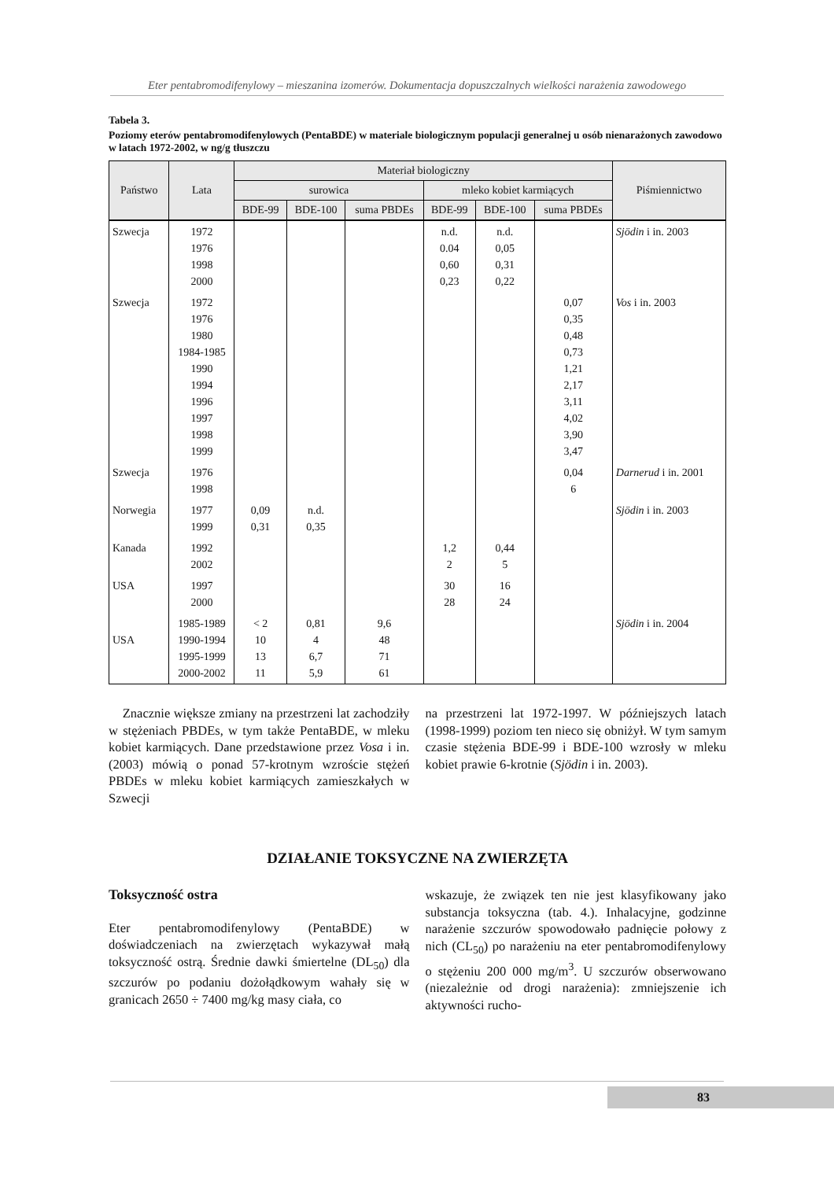Eter pentabromodifenylowy – mieszanina izomerów. Dokumentacja dopuszczalnych wielkości narażenia zawodowego
Tabela 3.
Poziomy eterów pentabromodifenylowych (PentaBDE) w materiale biologicznym populacji generalnej u osób nienarażonych zawodowo w latach 1972-2002, w ng/g tłuszczu
| Państwo | Lata | Materiał biologiczny | | | | | | Piśmiennictwo |
| --- | --- | --- | --- | --- | --- | --- | --- | --- |
| | | surowica | | | mleko kobiet karmiących | | | |
| | | BDE-99 | BDE-100 | suma PBDEs | BDE-99 | BDE-100 | suma PBDEs | |
| Szwecja | 1972 1976 1998 2000 | | | | n.d. 0.04 0,60 0,23 | n.d. 0,05 0,31 0,22 | | Sjödin i in. 2003 |
| Szwecja | 1972 1976 1980 1984-1985 1990 1994 1996 1997 1998 1999 | | | | | | 0,07 0,35 0,48 0,73 1,21 2,17 3,11 4,02 3,90 3,47 | Vos i in. 2003 |
| Szwecja | 1976 1998 | | | | | | 0,04 6 | Darnerud i in. 2001 |
| Norwegia | 1977 1999 | 0,09 0,31 | n.d. 0,35 | | | | | Sjödin i in. 2003 |
| Kanada | 1992 2002 | | | | 1,2 2 | 0,44 5 | | |
| USA | 1997 2000 | | | | 30 28 | 16 24 | | |
| USA | 1985-1989 1990-1994 1995-1999 2000-2002 | < 2 10 13 11 | 0,81 4 6,7 5,9 | 9,6 48 71 61 | | | | Sjödin i in. 2004 |
Znacznie większe zmiany na przestrzeni lat zachodziły w stężeniach PBDEs, w tym także PentaBDE, w mleku kobiet karmiących. Dane przedstawione przez Vosa i in. (2003) mówią o ponad 57-krotnym wzroście stężeń PBDEs w mleku kobiet karmiących zamieszkałych w Szwecji
na przestrzeni lat 1972-1997. W późniejszych latach (1998-1999) poziom ten nieco się obniżył. W tym samym czasie stężenia BDE-99 i BDE-100 wzrosły w mleku kobiet prawie 6-krotnie (Sjödin i in. 2003).
DZIAŁANIE TOKSYCZNE NA ZWIERZĘTA
Toksyczność ostra
Eter pentabromodifenylowy (PentaBDE) w doświadczeniach na zwierzętach wykazywał małą toksyczność ostrą. Średnie dawki śmiertelne (DL<sub>50</sub>) dla szczurów po podaniu dożołądkowym wahały się w granicach 2650 ÷ 7400 mg/kg masy ciała, co
wskazuje, że związek ten nie jest klasyfikowany jako substancja toksyczna (tab. 4.). Inhalacyjne, godzinne narażenie szczurów spowodowało padnięcie połowy z nich (CL<sub>50</sub>) po narażeniu na eter pentabromodifenylowy o stężeniu 200 000 mg/m<sup>3</sup>. U szczurów obserwowano (niezależnie od drogi narażenia): zmniejszenie ich aktywności rucho-
83